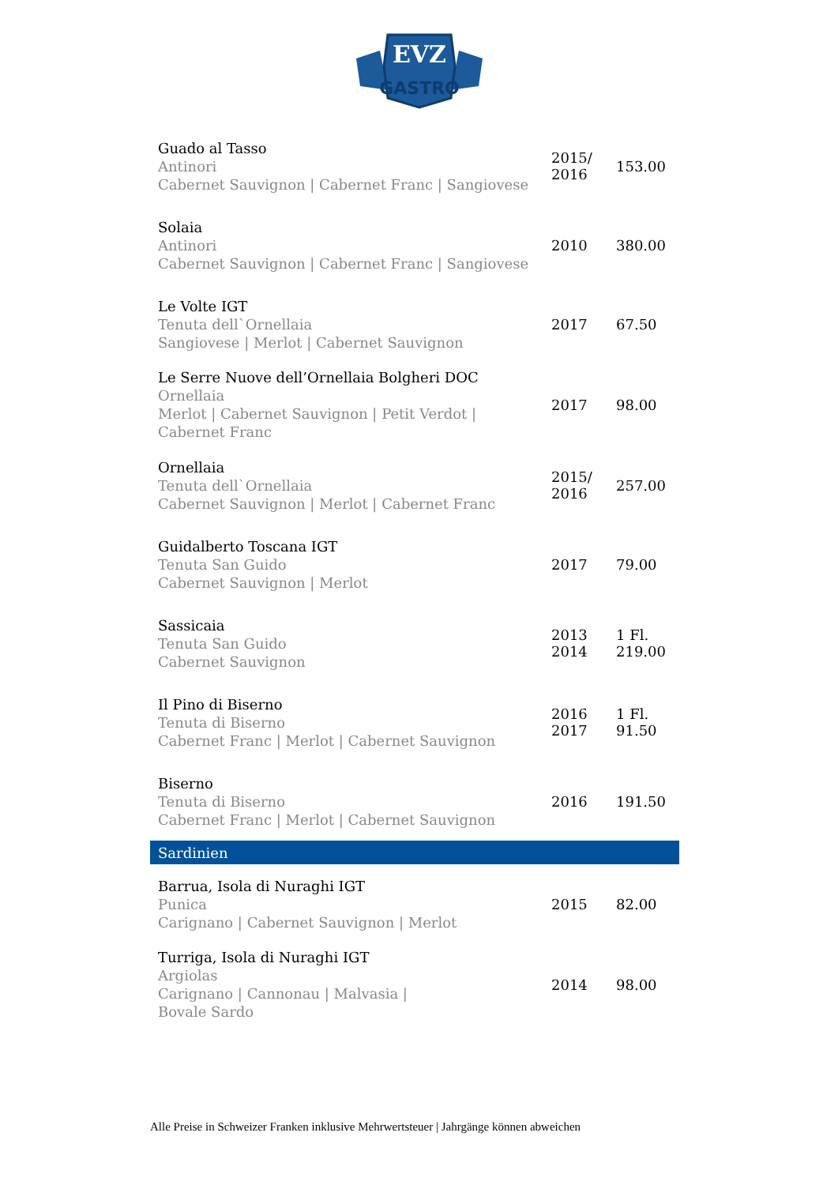EVZ
GASTRO
| Guado al Tasso Antinori Cabernet Sauvignon / Cabernet Franc / Sangiovese | 2015/ 2016 | 153.00 |
| Solaia Antinori Cabernet Sauvignon / Cabernet Franc / Sangiovese | 2010 | 380.00 |
| Le Volte IGT Tenuta dell`Ornellaia Sangiovese / Merlot / Cabernet Sauvignon | 2017 | 67.50 |
| Le Serre Nuove dell’Ornellaia Bolgheri DOC Ornellaia Merlot / Cabernet Sauvignon / Petit Verdot / Cabernet Franc | 2017 | 98.00 |
| Ornellaia Tenuta dell`Ornellaia Cabernet Sauvignon / Merlot / Cabernet Franc | 2015/ 2016 | 257.00 |
| Guidalberto Toscana IGT Tenuta San Guido Cabernet Sauvignon / Merlot | 2017 | 79.00 |
| Sassicaia Tenuta San Guido Cabernet Sauvignon | 2013 2014 | 1 Fl. 219.00 |
| Il Pino di Biserno Tenuta di Biserno Cabernet Franc / Merlot / Cabernet Sauvignon | 2016 2017 | 1 Fl. 91.50 |
| Biserno Tenuta di Biserno Cabernet Franc / Merlot / Cabernet Sauvignon | 2016 | 191.50 |
| Sardinien | | |
| Barrua, Isola di Nuraghi IGT Punica Carignano / Cabernet Sauvignon / Merlot | 2015 | 82.00 |
| Turriga, Isola di Nuraghi IGT Argiolas Carignano / Cannonau / Malvasia / Bovale Sardo | 2014 | 98.00 |
Alle Preise in Schweizer Franken inklusive Mehrwertsteuer | Jahrgänge können abweichen